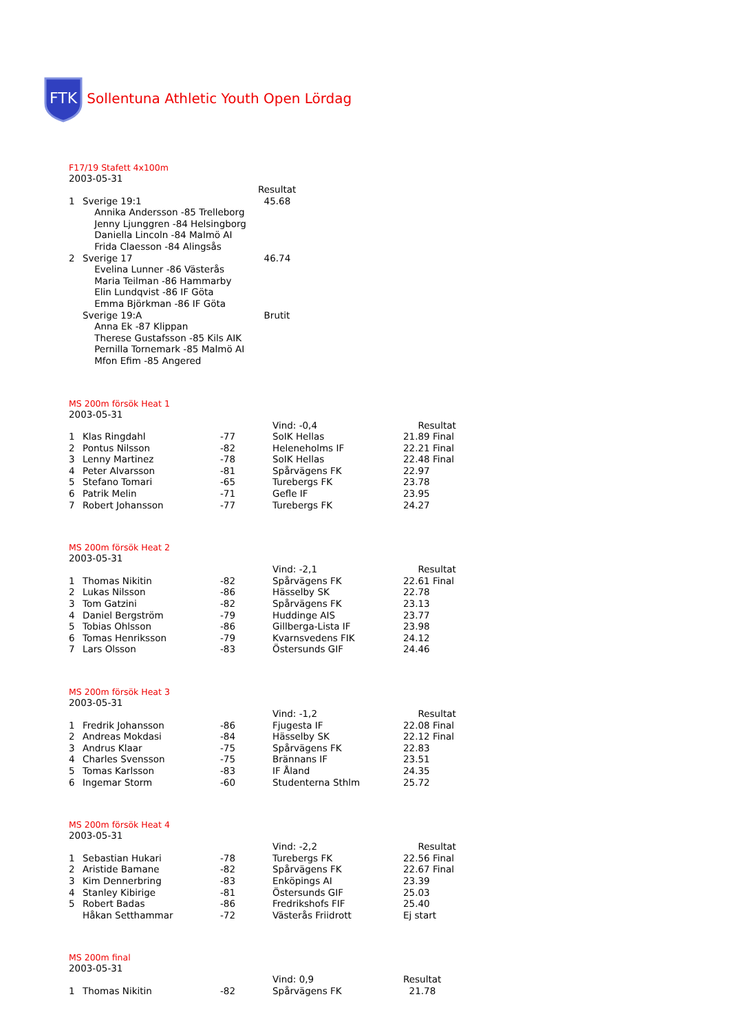FTK
Sollentuna Athletic Youth Open Lördag
F17/19 Stafett 4x100m
2003-05-31
| | | Resultat |
| 1 | Sverige 19:1 | 45.68 |
| | Annika Andersson -85 Trelleborg | |
| | Jenny Ljunggren -84 Helsingborg | |
| | Daniella Lincoln -84 Malmö AI | |
| | Frida Claesson -84 Alingsås | |
| 2 | Sverige 17 | 46.74 |
| | Evelina Lunner -86 Västerås | |
| | Maria Teilman -86 Hammarby | |
| | Elin Lundqvist -86 IF Göta | |
| | Emma Björkman -86 IF Göta | |
| | Sverige 19:A | Brutit |
| | Anna Ek -87 Klippan | |
| | Therese Gustafsson -85 Kils AIK | |
| | Pernilla Tornemark -85 Malmö AI | |
| | Mfon Efim -85 Angered | |
MS 200m försök Heat 1
2003-05-31
| | | | Vind: -0,4 | Resultat |
| 1 | Klas Ringdahl | -77 | SoIK Hellas | 21.89 Final |
| 2 | Pontus Nilsson | -82 | Heleneholms IF | 22.21 Final |
| 3 | Lenny Martinez | -78 | SoIK Hellas | 22.48 Final |
| 4 | Peter Alvarsson | -81 | Spårvägens FK | 22.97 |
| 5 | Stefano Tomari | -65 | Turebergs FK | 23.78 |
| 6 | Patrik Melin | -71 | Gefle IF | 23.95 |
| 7 | Robert Johansson | -77 | Turebergs FK | 24.27 |
MS 200m försök Heat 2
2003-05-31
| | | | Vind: -2,1 | Resultat |
| 1 | Thomas Nikitin | -82 | Spårvägens FK | 22.61 Final |
| 2 | Lukas Nilsson | -86 | Hässelby SK | 22.78 |
| 3 | Tom Gatzini | -82 | Spårvägens FK | 23.13 |
| 4 | Daniel Bergström | -79 | Huddinge AIS | 23.77 |
| 5 | Tobias Ohlsson | -86 | Gillberga-Lista IF | 23.98 |
| 6 | Tomas Henriksson | -79 | Kvarnsvedens FIK | 24.12 |
| 7 | Lars Olsson | -83 | Östersunds GIF | 24.46 |
MS 200m försök Heat 3
2003-05-31
| | | | Vind: -1,2 | Resultat |
| 1 | Fredrik Johansson | -86 | Fjugesta IF | 22.08 Final |
| 2 | Andreas Mokdasi | -84 | Hässelby SK | 22.12 Final |
| 3 | Andrus Klaar | -75 | Spårvägens FK | 22.83 |
| 4 | Charles Svensson | -75 | Brännans IF | 23.51 |
| 5 | Tomas Karlsson | -83 | IF Åland | 24.35 |
| 6 | Ingemar Storm | -60 | Studenterna Sthlm | 25.72 |
MS 200m försök Heat 4
2003-05-31
| | | | Vind: -2,2 | Resultat |
| 1 | Sebastian Hukari | -78 | Turebergs FK | 22.56 Final |
| 2 | Aristide Bamane | -82 | Spårvägens FK | 22.67 Final |
| 3 | Kim Dennerbring | -83 | Enköpings AI | 23.39 |
| 4 | Stanley Kibirige | -81 | Östersunds GIF | 25.03 |
| 5 | Robert Badas | -86 | Fredrikshofs FIF | 25.40 |
| | Håkan Setthammar | -72 | Västerås Friidrott | Ej start |
MS 200m final
2003-05-31
| | | | Vind: 0,9 | Resultat |
| 1 | Thomas Nikitin | -82 | Spårvägens FK | 21.78 |